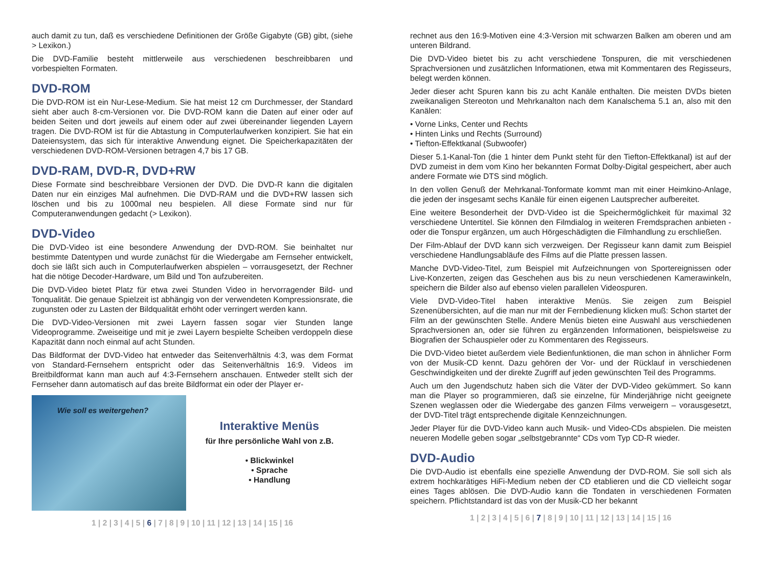auch damit zu tun, daß es verschiedene Definitionen der Größe Gigabyte (GB) gibt, (siehe > Lexikon.)
Die DVD-Familie besteht mittlerweile aus verschiedenen beschreibbaren und vorbespielten Formaten.
DVD-ROM
Die DVD-ROM ist ein Nur-Lese-Medium. Sie hat meist 12 cm Durchmesser, der Standard sieht aber auch 8-cm-Versionen vor. Die DVD-ROM kann die Daten auf einer oder auf beiden Seiten und dort jeweils auf einem oder auf zwei übereinander liegenden Layern tragen. Die DVD-ROM ist für die Abtastung in Computerlaufwerken konzipiert. Sie hat ein Dateiensystem, das sich für interaktive Anwendung eignet. Die Speicherkapazitäten der verschiedenen DVD-ROM-Versionen betragen 4,7 bis 17 GB.
DVD-RAM, DVD-R, DVD+RW
Diese Formate sind beschreibbare Versionen der DVD. Die DVD-R kann die digitalen Daten nur ein einziges Mal aufnehmen. Die DVD-RAM und die DVD+RW lassen sich löschen und bis zu 1000mal neu bespielen. All diese Formate sind nur für Computeranwendungen gedacht (> Lexikon).
DVD-Video
Die DVD-Video ist eine besondere Anwendung der DVD-ROM. Sie beinhaltet nur bestimmte Datentypen und wurde zunächst für die Wiedergabe am Fernseher entwickelt, doch sie läßt sich auch in Computerlaufwerken abspielen – vorrausgesetzt, der Rechner hat die nötige Decoder-Hardware, um Bild und Ton aufzubereiten.
Die DVD-Video bietet Platz für etwa zwei Stunden Video in hervorragender Bild- und Tonqualität. Die genaue Spielzeit ist abhängig von der verwendeten Kompressionsrate, die zugunsten oder zu Lasten der Bildqualität erhöht oder verringert werden kann.
Die DVD-Video-Versionen mit zwei Layern fassen sogar vier Stunden lange Videoprogramme. Zweiseitige und mit je zwei Layern bespielte Scheiben verdoppeln diese Kapazität dann noch einmal auf acht Stunden.
Das Bildformat der DVD-Video hat entweder das Seitenverhältnis 4:3, was dem Format von Standard-Fernsehern entspricht oder das Seitenverhältnis 16:9. Videos im Breitbildformat kann man auch auf 4:3-Fernsehern anschauen. Entweder stellt sich der Fernseher dann automatisch auf das breite Bildformat ein oder der Player er-
Wie soll es weitergehen?
Interaktive Menüs
für Ihre persönliche Wahl von z.B.
• Blickwinkel
• Sprache
• Handlung
1 | 2 | 3 | 4 | 5 | 6 | 7 | 8 | 9 | 10 | 11 | 12 | 13 | 14 | 15 | 16
rechnet aus den 16:9-Motiven eine 4:3-Version mit schwarzen Balken am oberen und am unteren Bildrand.
Die DVD-Video bietet bis zu acht verschiedene Tonspuren, die mit verschiedenen Sprachversionen und zusätzlichen Informationen, etwa mit Kommentaren des Regisseurs, belegt werden können.
Jeder dieser acht Spuren kann bis zu acht Kanäle enthalten. Die meisten DVDs bieten zweikanaligen Stereoton und Mehrkanalton nach dem Kanalschema 5.1 an, also mit den Kanälen:
• Vorne Links, Center und Rechts
• Hinten Links und Rechts (Surround)
• Tiefton-Effektkanal (Subwoofer)
Dieser 5.1-Kanal-Ton (die 1 hinter dem Punkt steht für den Tiefton-Effektkanal) ist auf der DVD zumeist in dem vom Kino her bekannten Format Dolby-Digital gespeichert, aber auch andere Formate wie DTS sind möglich.
In den vollen Genuß der Mehrkanal-Tonformate kommt man mit einer Heimkino-Anlage, die jeden der insgesamt sechs Kanäle für einen eigenen Lautsprecher aufbereitet.
Eine weitere Besonderheit der DVD-Video ist die Speichermöglichkeit für maximal 32 verschiedene Untertitel. Sie können den Filmdialog in weiteren Fremdsprachen anbieten - oder die Tonspur ergänzen, um auch Hörgeschädigten die Filmhandlung zu erschließen.
Der Film-Ablauf der DVD kann sich verzweigen. Der Regisseur kann damit zum Beispiel verschiedene Handlungsabläufe des Films auf die Platte pressen lassen.
Manche DVD-Video-Titel, zum Beispiel mit Aufzeichnungen von Sportereignissen oder Live-Konzerten, zeigen das Geschehen aus bis zu neun verschiedenen Kamerawinkeln, speichern die Bilder also auf ebenso vielen parallelen Videospuren.
Viele DVD-Video-Titel haben interaktive Menüs. Sie zeigen zum Beispiel Szenenübersichten, auf die man nur mit der Fernbedienung klicken muß: Schon startet der Film an der gewünschten Stelle. Andere Menüs bieten eine Auswahl aus verschiedenen Sprachversionen an, oder sie führen zu ergänzenden Informationen, beispielsweise zu Biografien der Schauspieler oder zu Kommentaren des Regisseurs.
Die DVD-Video bietet außerdem viele Bedienfunktionen, die man schon in ähnlicher Form von der Musik-CD kennt. Dazu gehören der Vor- und der Rücklauf in verschiedenen Geschwindigkeiten und der direkte Zugriff auf jeden gewünschten Teil des Programms.
Auch um den Jugendschutz haben sich die Väter der DVD-Video gekümmert. So kann man die Player so programmieren, daß sie einzelne, für Minderjährige nicht geeignete Szenen weglassen oder die Wiedergabe des ganzen Films verweigern – vorausgesetzt, der DVD-Titel trägt entsprechende digitale Kennzeichnungen.
Jeder Player für die DVD-Video kann auch Musik- und Video-CDs abspielen. Die meisten neueren Modelle geben sogar „selbstgebrannte“ CDs vom Typ CD-R wieder.
DVD-Audio
Die DVD-Audio ist ebenfalls eine spezielle Anwendung der DVD-ROM. Sie soll sich als extrem hochkarätiges HiFi-Medium neben der CD etablieren und die CD vielleicht sogar eines Tages ablösen. Die DVD-Audio kann die Tondaten in verschiedenen Formaten speichern. Pflichtstandard ist das von der Musik-CD her bekannt
1 | 2 | 3 | 4 | 5 | 6 | 7 | 8 | 9 | 10 | 11 | 12 | 13 | 14 | 15 | 16